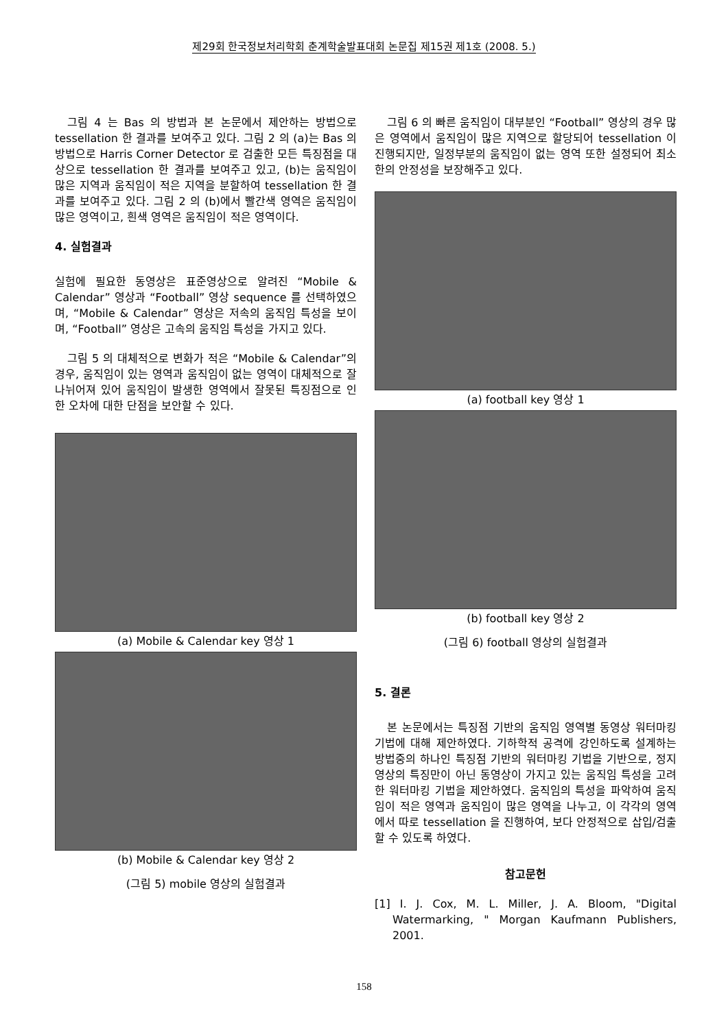제29회 한국정보처리학회 춘계학술발표대회 논문집 제15권 제1호 (2008. 5.)
그림 4 는 Bas 의 방법과 본 논문에서 제안하는 방법으로 tessellation 한 결과를 보여주고 있다. 그림 2 의 (a)는 Bas 의 방법으로 Harris Corner Detector 로 검출한 모든 특징점을 대상으로 tessellation 한 결과를 보여주고 있고, (b)는 움직임이 많은 지역과 움직임이 적은 지역을 분할하여 tessellation 한 결과를 보여주고 있다. 그림 2 의 (b)에서 빨간색 영역은 움직임이 많은 영역이고, 흰색 영역은 움직임이 적은 영역이다.
4. 실험결과
실험에 필요한 동영상은 표준영상으로 알려진 “Mobile & Calendar” 영상과 “Football” 영상 sequence 를 선택하였으며, “Mobile & Calendar” 영상은 저속의 움직임 특성을 보이며, “Football” 영상은 고속의 움직임 특성을 가지고 있다.
그림 5 의 대체적으로 변화가 적은 “Mobile & Calendar”의 경우, 움직임이 있는 영역과 움직임이 없는 영역이 대체적으로 잘 나뉘어져 있어 움직임이 발생한 영역에서 잘못된 특징점으로 인한 오차에 대한 단점을 보안할 수 있다.
(a) Mobile & Calendar key 영상 1
(b) Mobile & Calendar key 영상 2
(그림 5) mobile 영상의 실험결과
그림 6 의 빠른 움직임이 대부분인 “Football” 영상의 경우 많은 영역에서 움직임이 많은 지역으로 할당되어 tessellation 이 진행되지만, 일정부분의 움직임이 없는 영역 또한 설정되어 최소한의 안정성을 보장해주고 있다.
(a) football key 영상 1
(b) football key 영상 2
(그림 6) football 영상의 실험결과
5. 결론
본 논문에서는 특징점 기반의 움직임 영역별 동영상 워터마킹 기법에 대해 제안하였다. 기하학적 공격에 강인하도록 설계하는 방법중의 하나인 특징점 기반의 워터마킹 기법을 기반으로, 정지영상의 특징만이 아닌 동영상이 가지고 있는 움직임 특성을 고려한 워터마킹 기법을 제안하였다. 움직임의 특성을 파악하여 움직임이 적은 영역과 움직임이 많은 영역을 나누고, 이 각각의 영역에서 따로 tessellation 을 진행하여, 보다 안정적으로 삽입/검출 할 수 있도록 하였다.
참고문헌
[1] I. J. Cox, M. L. Miller, J. A. Bloom, "Digital Watermarking, " Morgan Kaufmann Publishers, 2001.
158